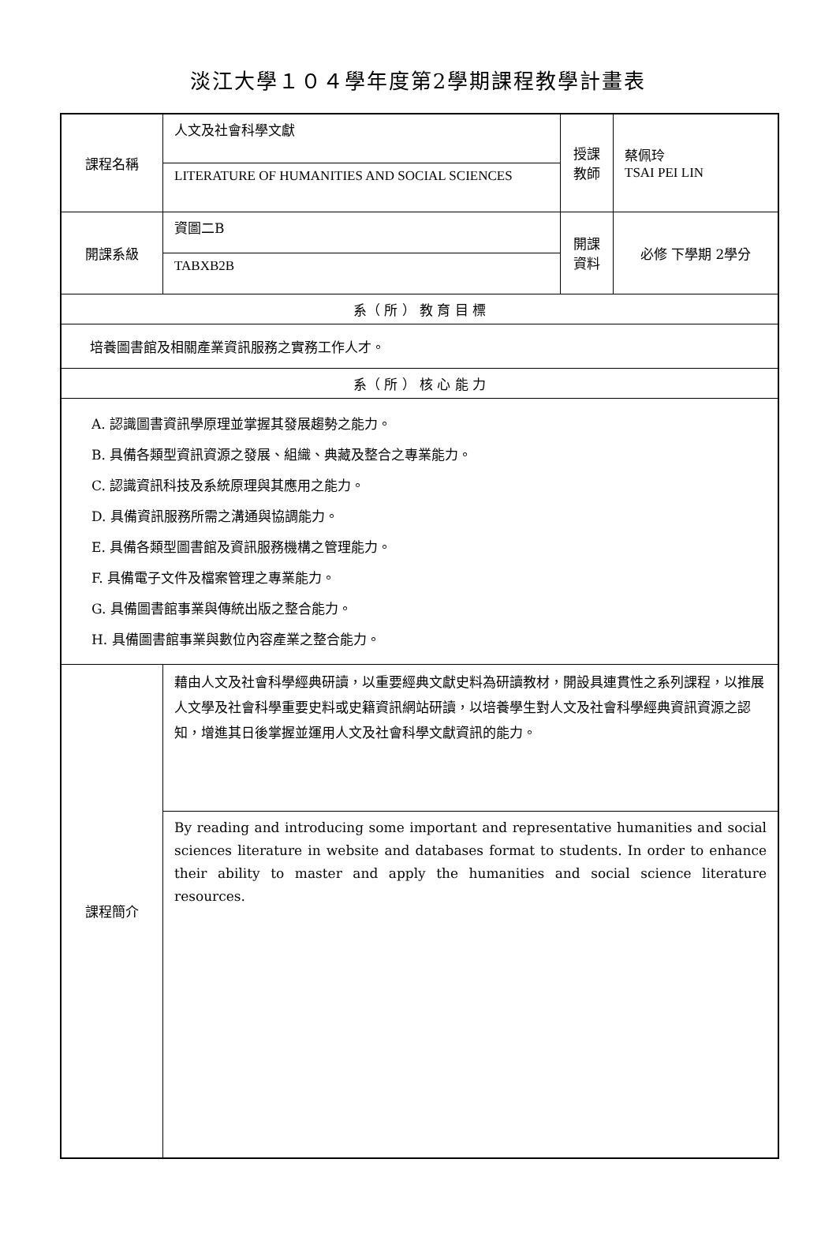淡江大學１０４學年度第2學期課程教學計畫表
| 課程名稱 | 人文及社會科學文獻 | 授課 教師 | 蔡佩玲 TSAI PEI LIN |
| | LITERATURE OF HUMANITIES AND SOCIAL SCIENCES | | |
| 開課系級 | 資圖二B | 開課 資料 | 必修 下學期 2學分 |
| | TABXB2B | | |
| 系（ 所 ） 教 育 目 標 | | | |
| 培養圖書館及相關產業資訊服務之實務工作人才。 | | | |
| 系（ 所 ） 核 心 能 力 | | | |
| A. 認識圖書資訊學原理並掌握其發展趨勢之能力。 B. 具備各類型資訊資源之發展、組織、典藏及整合之專業能力。 C. 認識資訊科技及系統原理與其應用之能力。 D. 具備資訊服務所需之溝通與協調能力。 E. 具備各類型圖書館及資訊服務機構之管理能力。 F. 具備電子文件及檔案管理之專業能力。 G. 具備圖書館事業與傳統出版之整合能力。 H. 具備圖書館事業與數位內容產業之整合能力。 | | | |
| 課程簡介 | 藉由人文及社會科學經典研讀，以重要經典文獻史料為研讀教材，開設具連貫性之系列課程，以推展人文學及社會科學重要史料或史籍資訊網站研讀，以培養學生對人文及社會科學經典資訊資源之認知，增進其日後掌握並運用人文及社會科學文獻資訊的能力。 | | |
| | By reading and introducing some important and representative humanities and social sciences literature in website and databases format to students. In order to enhance their ability to master and apply the humanities and social science literature resources. | | |